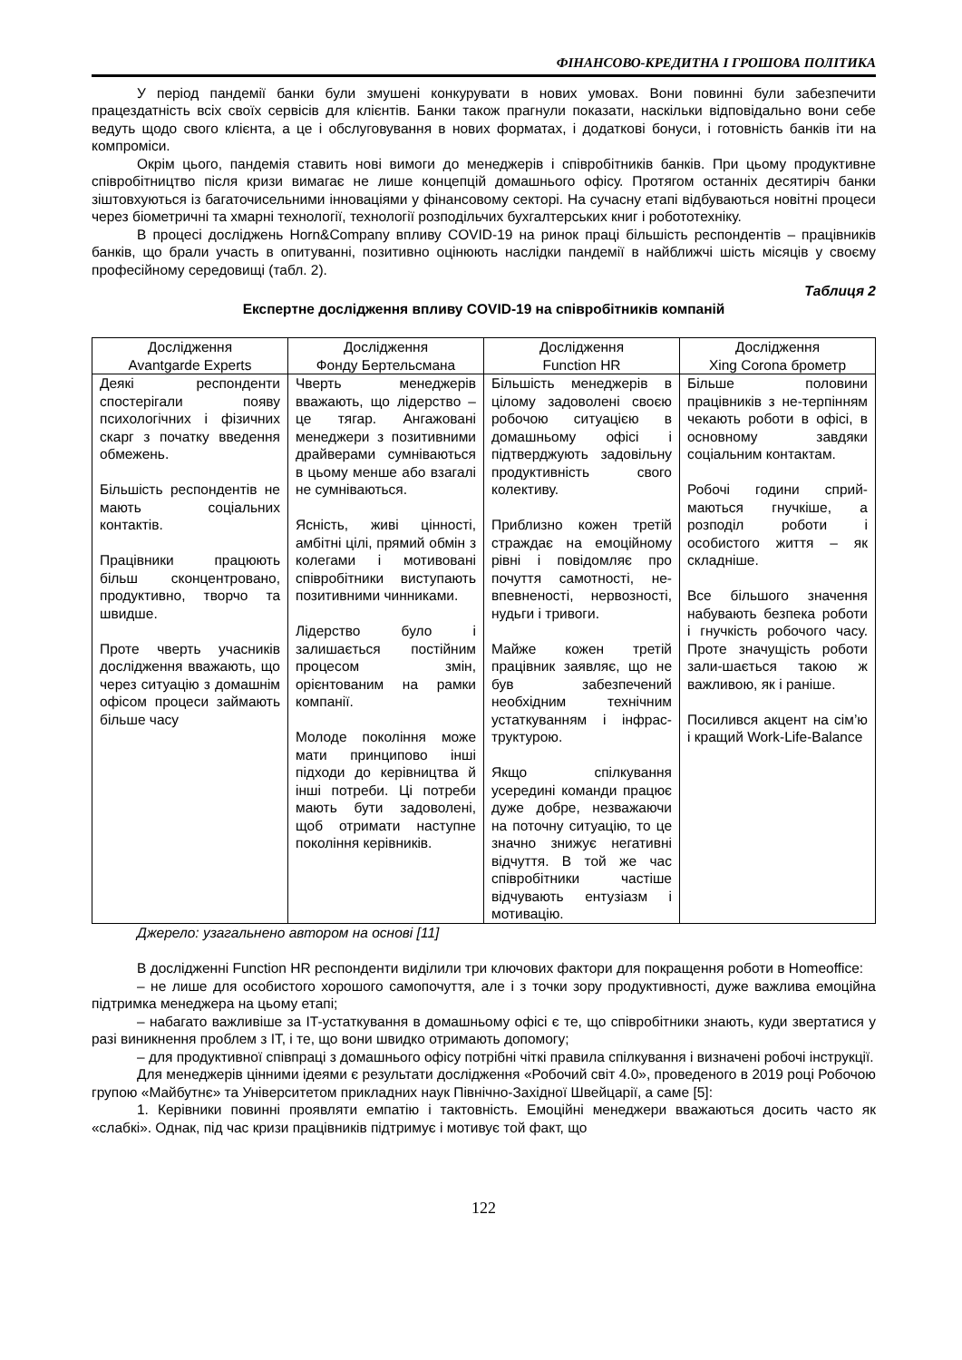ФІНАНСОВО-КРЕДИТНА І ГРОШОВА ПОЛІТИКА
У період пандемії банки були змушені конкурувати в нових умовах. Вони повинні були забезпечити працездатність всіх своїх сервісів для клієнтів. Банки також прагнули показати, наскільки відповідально вони себе ведуть щодо свого клієнта, а це і обслуговування в нових форматах, і додаткові бонуси, і готовність банків іти на компроміси.
Окрім цього, пандемія ставить нові вимоги до менеджерів і співробітників банків. При цьому продуктивне співробітництво після кризи вимагає не лише концепцій домашнього офісу. Протягом останніх десятиріч банки зіштовхуються із багаточисельними інноваціями у фінансовому секторі. На сучасну етапі відбуваються новітні процеси через біометричні та хмарні технології, технології розподільчих бухгалтерських книг і робототехніку.
В процесі досліджень Horn&Company впливу COVID-19 на ринок праці більшість респондентів – працівників банків, що брали участь в опитуванні, позитивно оцінюють наслідки пандемії в найближчі шість місяців у своєму професійному середовищі (табл. 2).
Таблиця 2
Експертне дослідження впливу COVID-19 на співробітників компаній
| Дослідження Avantgarde Experts | Дослідження Фонду Бертельсмана | Дослідження Function HR | Дослідження Xing Corona брометр |
| --- | --- | --- | --- |
| Деякі респонденти спостерігали появу психологічних і фізичних скарг з початку введення обмежень. Більшість респондентів не мають соціальних контактів. Працівники працюють більш сконцентровано, продуктивно, творчо та швидше. Проте чверть учасників дослідження вважають, що через ситуацію з домашнім офісом процеси займають більше часу | Чверть менеджерів вважають, що лідерство – це тягар. Ангажовані менеджери з позитивними драйверами сумніваються в цьому менше або взагалі не сумніваються. Ясність, живі цінності, амбітні цілі, прямий обмін з колегами і мотивовані співробітники виступають позитивними чинниками. Лідерство було і залишається постійним процесом змін, орієнтованим на рамки компанії. Молоде покоління може мати принципово інші підходи до керівництва й інші потреби. Ці потреби мають бути задоволені, щоб отримати наступне покоління керівників. | Більшість менеджерів в цілому задоволені своєю робочою ситуацією в домашньому офісі і підтверджують задовільну продуктивність свого колективу. Приблизно кожен третій страждає на емоційному рівні і повідомляє про почуття самотності, не-впевненості, нервозності, нудьги і тривоги. Майже кожен третій працівник заявляє, що не був забезпечений необхідним технічним устаткуванням і інфрас-труктурою. Якщо спілкування усередині команди працює дуже добре, незважаючи на поточну ситуацію, то це значно знижує негативні відчуття. В той же час співробітники частіше відчувають ентузіазм і мотивацію. | Більше половини працівників з не-терпінням чекають роботи в офісі, в основному завдяки соціальним контактам. Робочі години сприй-маються гнучкіше, а розподіл роботи і особистого життя – як складніше. Все більшого значення набувають безпека роботи і гнучкість робочого часу. Проте значущість роботи зали-шається такою ж важливою, як і раніше. Посилився акцент на сім’ю і кращий Work-Life-Balance |
Джерело: узагальнено автором на основі [11]
В дослідженні Function HR респонденти виділили три ключових фактори для покращення роботи в Homeoffice:
– не лише для особистого хорошого самопочуття, але і з точки зору продуктивності, дуже важлива емоційна підтримка менеджера на цьому етапі;
– набагато важливіше за IT-устаткування в домашньому офісі є те, що співробітники знають, куди звертатися у разі виникнення проблем з IT, і те, що вони швидко отримають допомогу;
– для продуктивної співпраці з домашнього офісу потрібні чіткі правила спілкування і визначені робочі інструкції.
Для менеджерів цінними ідеями є результати дослідження «Робочий світ 4.0», проведеного в 2019 році Робочою групою «Майбутнє» та Університетом прикладних наук Північно-Західної Швейцарії, а саме [5]:
1. Керівники повинні проявляти емпатію і тактовність. Емоційні менеджери вважаються досить часто як «слабкі». Однак, під час кризи працівників підтримує і мотивує той факт, що
122